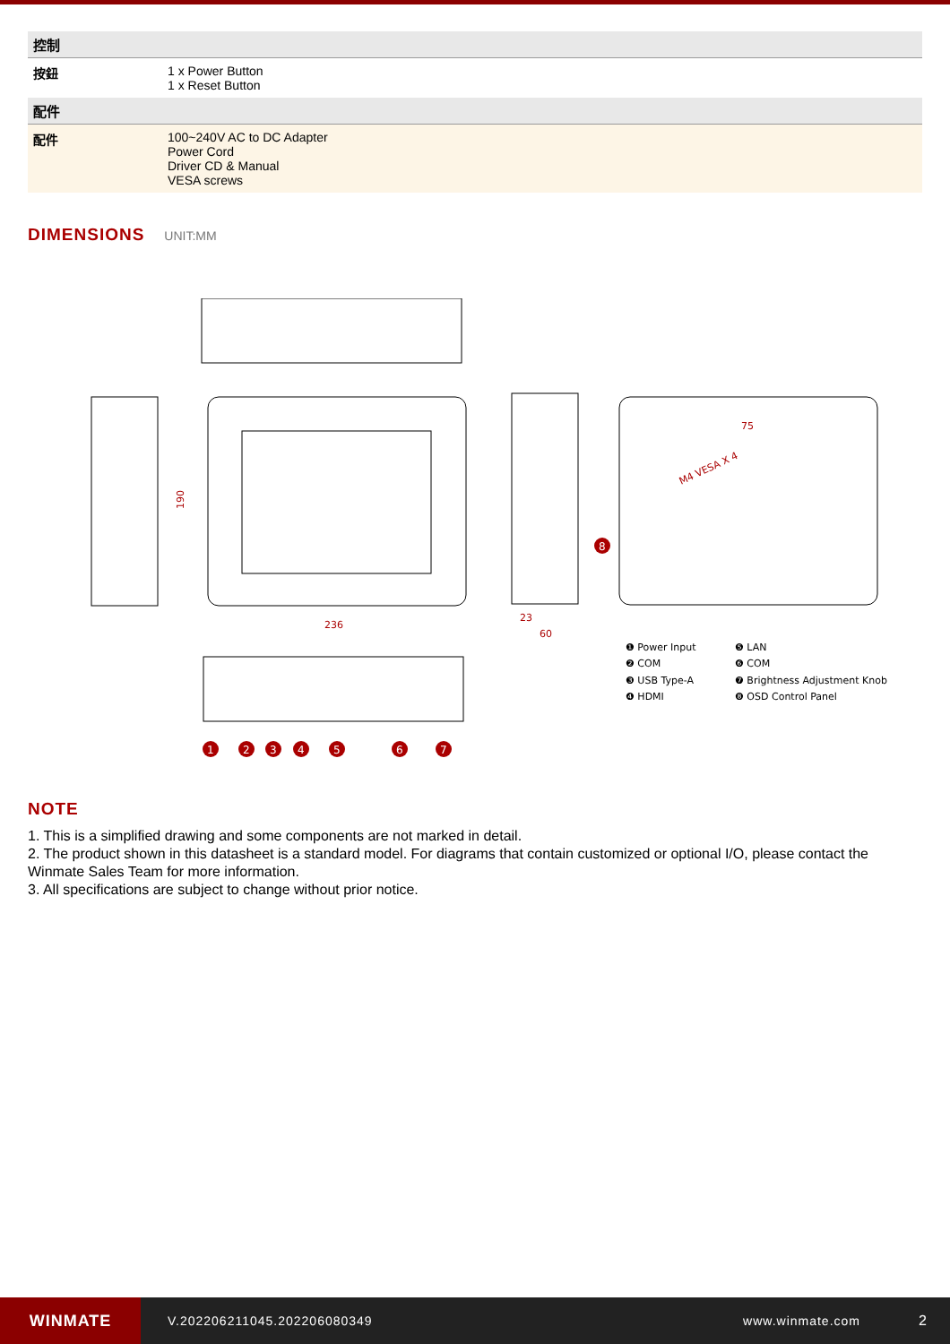| 控制 | |
| --- | --- |
| 按鈕 | 1 x Power Button 1 x Reset Button |
| 配件 | |
| 配件 | 100~240V AC to DC Adapter Power Cord Driver CD & Manual VESA screws |
DIMENSIONS
UNIT:MM
236
190
23
60
75
M4 VESA X 4
1
2
3
4
5
6
7
8
❶ Power Input
❷ COM
❸ USB Type-A
❹ HDMI
❺ LAN
❻ COM
❼ Brightness Adjustment Knob
❽ OSD Control Panel
NOTE
1. This is a simplified drawing and some components are not marked in detail.
2. The product shown in this datasheet is a standard model. For diagrams that contain customized or optional I/O, please contact the Winmate Sales Team for more information.
3. All specifications are subject to change without prior notice.
WINMATE
V.202206211045.202206080349 www.winmate.com 2